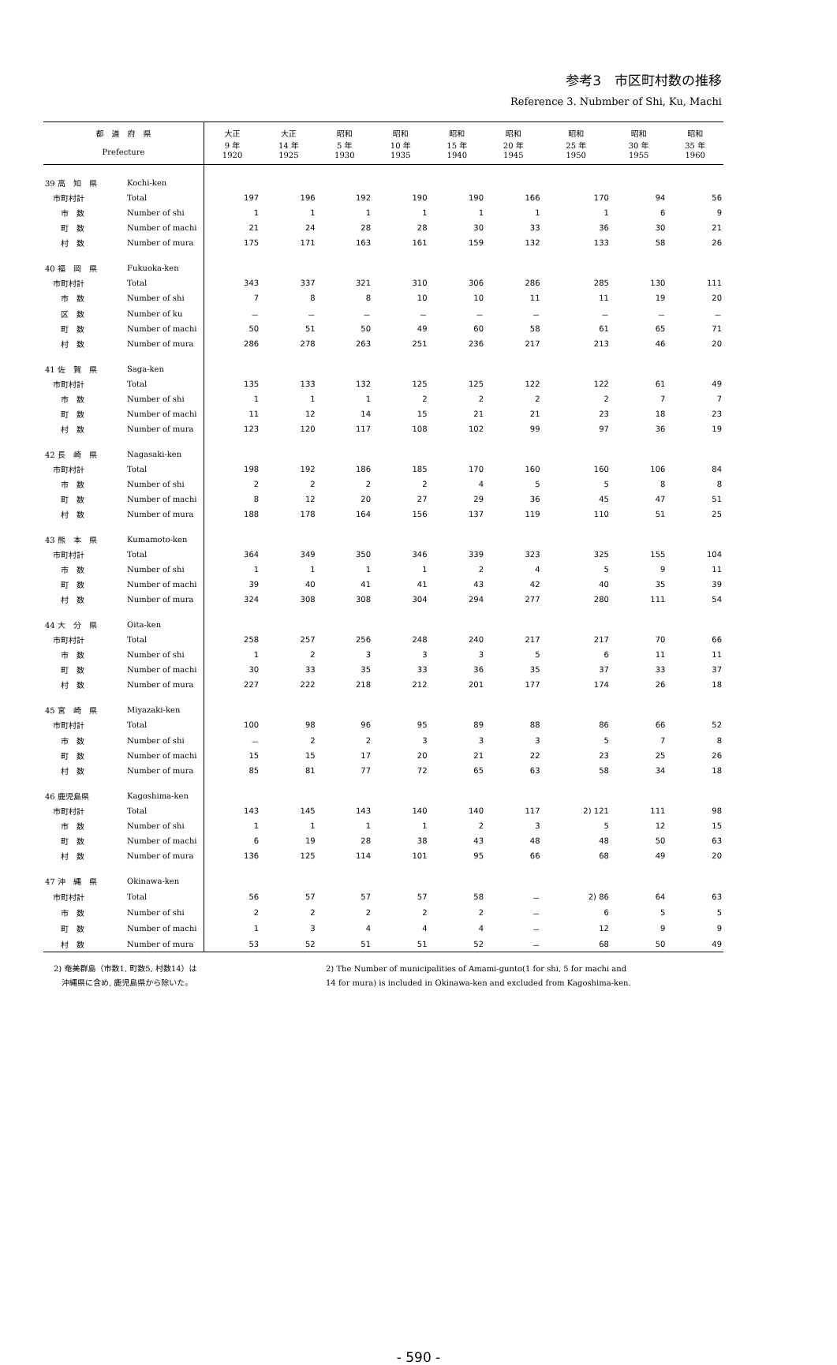参考3　市区町村数の推移
Reference 3. Nubmber of Shi, Ku, Machi
| 都 道 府 県 Prefecture | | 大正 9 年 1920 | 大正 14 年 1925 | 昭和 5 年 1930 | 昭和 10 年 1935 | 昭和 15 年 1940 | 昭和 20 年 1945 | 昭和 25 年 1950 | 昭和 30 年 1955 | 昭和 35 年 1960 |
| --- | --- | --- | --- | --- | --- | --- | --- | --- | --- | --- |
| 39 高 知 県 | Kochi-ken | | | | | | | | | |
| 市町村計 | Total | 197 | 196 | 192 | 190 | 190 | 166 | 170 | 94 | 56 |
| 市 数 | Number of shi | 1 | 1 | 1 | 1 | 1 | 1 | 1 | 6 | 9 |
| 町 数 | Number of machi | 21 | 24 | 28 | 28 | 30 | 33 | 36 | 30 | 21 |
| 村 数 | Number of mura | 175 | 171 | 163 | 161 | 159 | 132 | 133 | 58 | 26 |
| 40 福 岡 県 | Fukuoka-ken | | | | | | | | | |
| 市町村計 | Total | 343 | 337 | 321 | 310 | 306 | 286 | 285 | 130 | 111 |
| 市 数 | Number of shi | 7 | 8 | 8 | 10 | 10 | 11 | 11 | 19 | 20 |
| 区 数 | Number of ku | － | － | － | － | － | － | － | － | － |
| 町 数 | Number of machi | 50 | 51 | 50 | 49 | 60 | 58 | 61 | 65 | 71 |
| 村 数 | Number of mura | 286 | 278 | 263 | 251 | 236 | 217 | 213 | 46 | 20 |
| 41 佐 賀 県 | Saga-ken | | | | | | | | | |
| 市町村計 | Total | 135 | 133 | 132 | 125 | 125 | 122 | 122 | 61 | 49 |
| 市 数 | Number of shi | 1 | 1 | 1 | 2 | 2 | 2 | 2 | 7 | 7 |
| 町 数 | Number of machi | 11 | 12 | 14 | 15 | 21 | 21 | 23 | 18 | 23 |
| 村 数 | Number of mura | 123 | 120 | 117 | 108 | 102 | 99 | 97 | 36 | 19 |
| 42 長 崎 県 | Nagasaki-ken | | | | | | | | | |
| 市町村計 | Total | 198 | 192 | 186 | 185 | 170 | 160 | 160 | 106 | 84 |
| 市 数 | Number of shi | 2 | 2 | 2 | 2 | 4 | 5 | 5 | 8 | 8 |
| 町 数 | Number of machi | 8 | 12 | 20 | 27 | 29 | 36 | 45 | 47 | 51 |
| 村 数 | Number of mura | 188 | 178 | 164 | 156 | 137 | 119 | 110 | 51 | 25 |
| 43 熊 本 県 | Kumamoto-ken | | | | | | | | | |
| 市町村計 | Total | 364 | 349 | 350 | 346 | 339 | 323 | 325 | 155 | 104 |
| 市 数 | Number of shi | 1 | 1 | 1 | 1 | 2 | 4 | 5 | 9 | 11 |
| 町 数 | Number of machi | 39 | 40 | 41 | 41 | 43 | 42 | 40 | 35 | 39 |
| 村 数 | Number of mura | 324 | 308 | 308 | 304 | 294 | 277 | 280 | 111 | 54 |
| 44 大 分 県 | Oita-ken | | | | | | | | | |
| 市町村計 | Total | 258 | 257 | 256 | 248 | 240 | 217 | 217 | 70 | 66 |
| 市 数 | Number of shi | 1 | 2 | 3 | 3 | 3 | 5 | 6 | 11 | 11 |
| 町 数 | Number of machi | 30 | 33 | 35 | 33 | 36 | 35 | 37 | 33 | 37 |
| 村 数 | Number of mura | 227 | 222 | 218 | 212 | 201 | 177 | 174 | 26 | 18 |
| 45 宮 崎 県 | Miyazaki-ken | | | | | | | | | |
| 市町村計 | Total | 100 | 98 | 96 | 95 | 89 | 88 | 86 | 66 | 52 |
| 市 数 | Number of shi | － | 2 | 2 | 3 | 3 | 3 | 5 | 7 | 8 |
| 町 数 | Number of machi | 15 | 15 | 17 | 20 | 21 | 22 | 23 | 25 | 26 |
| 村 数 | Number of mura | 85 | 81 | 77 | 72 | 65 | 63 | 58 | 34 | 18 |
| 46 鹿児島県 | Kagoshima-ken | | | | | | | | | |
| 市町村計 | Total | 143 | 145 | 143 | 140 | 140 | 117 | 2) 121 | 111 | 98 |
| 市 数 | Number of shi | 1 | 1 | 1 | 1 | 2 | 3 | 5 | 12 | 15 |
| 町 数 | Number of machi | 6 | 19 | 28 | 38 | 43 | 48 | 48 | 50 | 63 |
| 村 数 | Number of mura | 136 | 125 | 114 | 101 | 95 | 66 | 68 | 49 | 20 |
| 47 沖 縄 県 | Okinawa-ken | | | | | | | | | |
| 市町村計 | Total | 56 | 57 | 57 | 57 | 58 | － | 2) 86 | 64 | 63 |
| 市 数 | Number of shi | 2 | 2 | 2 | 2 | 2 | － | 6 | 5 | 5 |
| 町 数 | Number of machi | 1 | 3 | 4 | 4 | 4 | － | 12 | 9 | 9 |
| 村 数 | Number of mura | 53 | 52 | 51 | 51 | 52 | － | 68 | 50 | 49 |
2) 奄美群島（市数1, 町数5, 村数14）は
　沖縄県に含め, 鹿児島県から除いた。
2) The Number of municipalities of Amami-gunto(1 for shi, 5 for machi and
14 for mura) is included in Okinawa-ken and excluded from Kagoshima-ken.
- 590 -